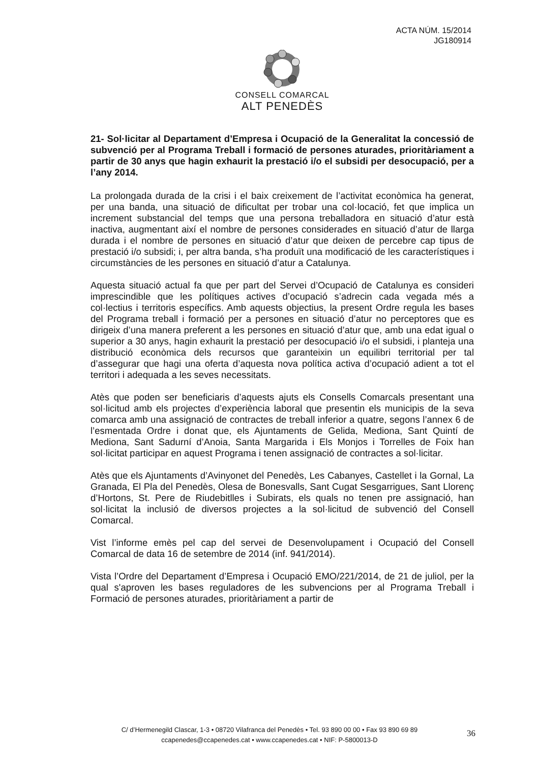ACTA NÚM. 15/2014
JG180914
CONSELL COMARCAL
ALT PENEDÈS
21- Sol·licitar al Departament d’Empresa i Ocupació de la Generalitat la concessió de subvenció per al Programa Treball i formació de persones aturades, prioritàriament a partir de 30 anys que hagin exhaurit la prestació i/o el subsidi per desocupació, per a l’any 2014.
La prolongada durada de la crisi i el baix creixement de l’activitat econòmica ha generat, per una banda, una situació de dificultat per trobar una col·locació, fet que implica un increment substancial del temps que una persona treballadora en situació d’atur està inactiva, augmentant així el nombre de persones considerades en situació d’atur de llarga durada i el nombre de persones en situació d’atur que deixen de percebre cap tipus de prestació i/o subsidi; i, per altra banda, s’ha produït una modificació de les característiques i circumstàncies de les persones en situació d’atur a Catalunya.
Aquesta situació actual fa que per part del Servei d’Ocupació de Catalunya es consideri imprescindible que les polítiques actives d’ocupació s’adrecin cada vegada més a col·lectius i territoris específics. Amb aquests objectius, la present Ordre regula les bases del Programa treball i formació per a persones en situació d’atur no perceptores que es dirigeix d’una manera preferent a les persones en situació d’atur que, amb una edat igual o superior a 30 anys, hagin exhaurit la prestació per desocupació i/o el subsidi, i planteja una distribució econòmica dels recursos que garanteixin un equilibri territorial per tal d’assegurar que hagi una oferta d’aquesta nova política activa d’ocupació adient a tot el territori i adequada a les seves necessitats.
Atès que poden ser beneficiaris d’aquests ajuts els Consells Comarcals presentant una sol·licitud amb els projectes d’experiència laboral que presentin els municipis de la seva comarca amb una assignació de contractes de treball inferior a quatre, segons l’annex 6 de l’esmentada Ordre i donat que, els Ajuntaments de Gelida, Mediona, Sant Quintí de Mediona, Sant Sadurní d’Anoia, Santa Margarida i Els Monjos i Torrelles de Foix han sol·licitat participar en aquest Programa i tenen assignació de contractes a sol·licitar.
Atès que els Ajuntaments d’Avinyonet del Penedès, Les Cabanyes, Castellet i la Gornal, La Granada, El Pla del Penedès, Olesa de Bonesvalls, Sant Cugat Sesgarrigues, Sant Llorenç d’Hortons, St. Pere de Riudebitlles i Subirats, els quals no tenen pre assignació, han sol·licitat la inclusió de diversos projectes a la sol·licitud de subvenció del Consell Comarcal.
Vist l’informe emès pel cap del servei de Desenvolupament i Ocupació del Consell Comarcal de data 16 de setembre de 2014 (inf. 941/2014).
Vista l’Ordre del Departament d’Empresa i Ocupació EMO/221/2014, de 21 de juliol, per la qual s'aproven les bases reguladores de les subvencions per al Programa Treball i Formació de persones aturades, prioritàriament a partir de
C/ d’Hermenegild Clascar, 1-3 • 08720 Vilafranca del Penedès • Tel. 93 890 00 00 • Fax 93 890 69 89
ccapenedes@ccapenedes.cat • www.ccapenedes.cat • NIF: P-5800013-D
36